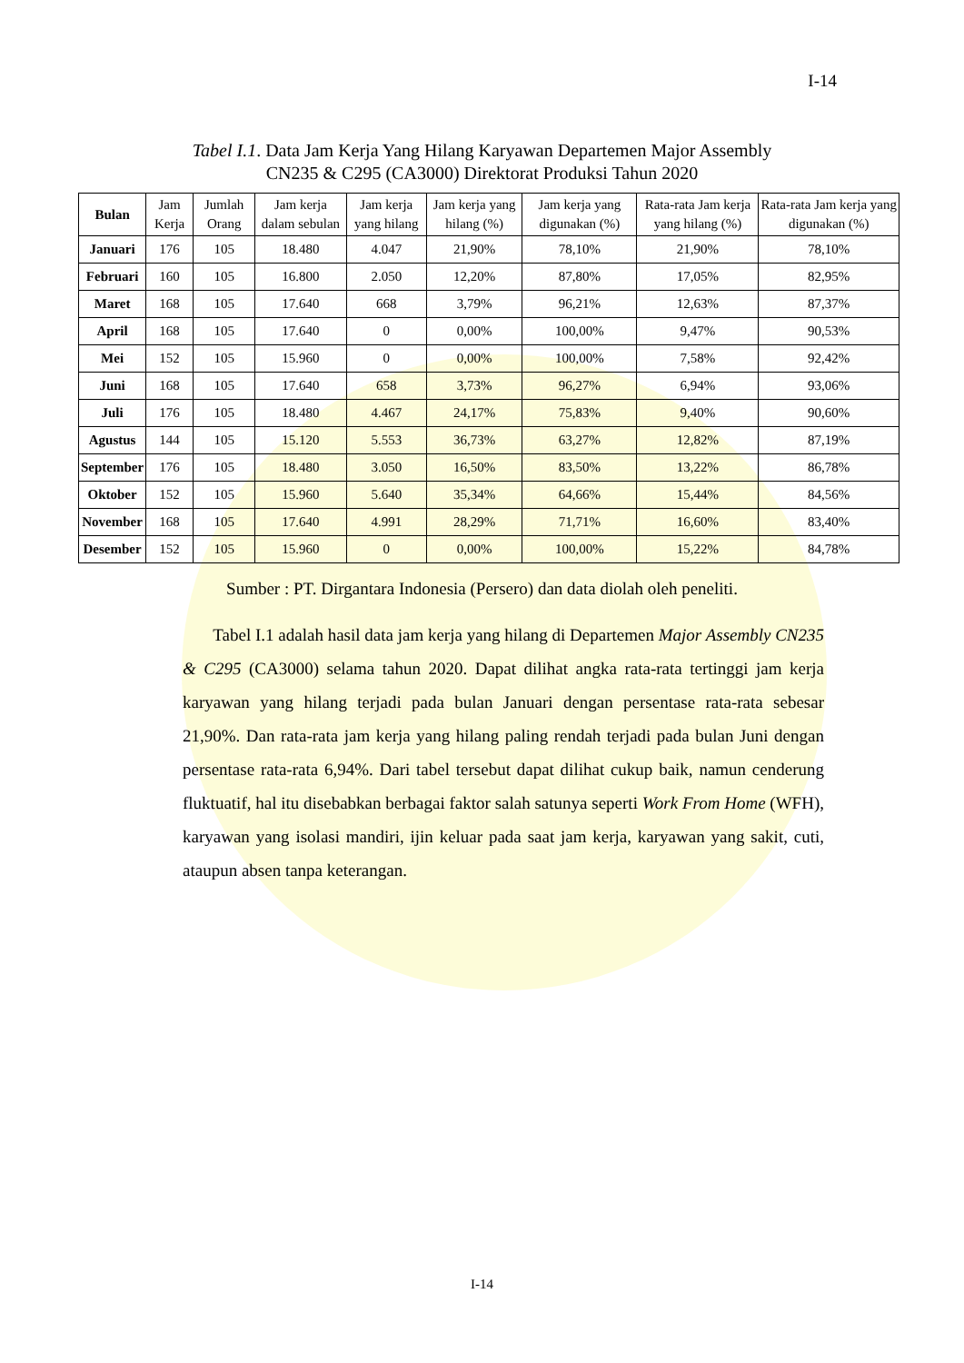I-14
Tabel I.1. Data Jam Kerja Yang Hilang Karyawan Departemen Major Assembly
CN235 & C295 (CA3000) Direktorat Produksi Tahun 2020
| Bulan | Jam Kerja | Jumlah Orang | Jam kerja dalam sebulan | Jam kerja yang hilang | Jam kerja yang hilang (%) | Jam kerja yang digunakan (%) | Rata-rata Jam kerja yang hilang (%) | Rata-rata Jam kerja yang digunakan (%) |
| --- | --- | --- | --- | --- | --- | --- | --- | --- |
| Januari | 176 | 105 | 18.480 | 4.047 | 21,90% | 78,10% | 21,90% | 78,10% |
| Februari | 160 | 105 | 16.800 | 2.050 | 12,20% | 87,80% | 17,05% | 82,95% |
| Maret | 168 | 105 | 17.640 | 668 | 3,79% | 96,21% | 12,63% | 87,37% |
| April | 168 | 105 | 17.640 | 0 | 0,00% | 100,00% | 9,47% | 90,53% |
| Mei | 152 | 105 | 15.960 | 0 | 0,00% | 100,00% | 7,58% | 92,42% |
| Juni | 168 | 105 | 17.640 | 658 | 3,73% | 96,27% | 6,94% | 93,06% |
| Juli | 176 | 105 | 18.480 | 4.467 | 24,17% | 75,83% | 9,40% | 90,60% |
| Agustus | 144 | 105 | 15.120 | 5.553 | 36,73% | 63,27% | 12,82% | 87,19% |
| September | 176 | 105 | 18.480 | 3.050 | 16,50% | 83,50% | 13,22% | 86,78% |
| Oktober | 152 | 105 | 15.960 | 5.640 | 35,34% | 64,66% | 15,44% | 84,56% |
| November | 168 | 105 | 17.640 | 4.991 | 28,29% | 71,71% | 16,60% | 83,40% |
| Desember | 152 | 105 | 15.960 | 0 | 0,00% | 100,00% | 15,22% | 84,78% |
Sumber : PT. Dirgantara Indonesia (Persero) dan data diolah oleh peneliti.
Tabel I.1 adalah hasil data jam kerja yang hilang di Departemen Major Assembly CN235 & C295 (CA3000) selama tahun 2020. Dapat dilihat angka rata-rata tertinggi jam kerja karyawan yang hilang terjadi pada bulan Januari dengan persentase rata-rata sebesar 21,90%. Dan rata-rata jam kerja yang hilang paling rendah terjadi pada bulan Juni dengan persentase rata-rata 6,94%. Dari tabel tersebut dapat dilihat cukup baik, namun cenderung fluktuatif, hal itu disebabkan berbagai faktor salah satunya seperti Work From Home (WFH), karyawan yang isolasi mandiri, ijin keluar pada saat jam kerja, karyawan yang sakit, cuti, ataupun absen tanpa keterangan.
I-14